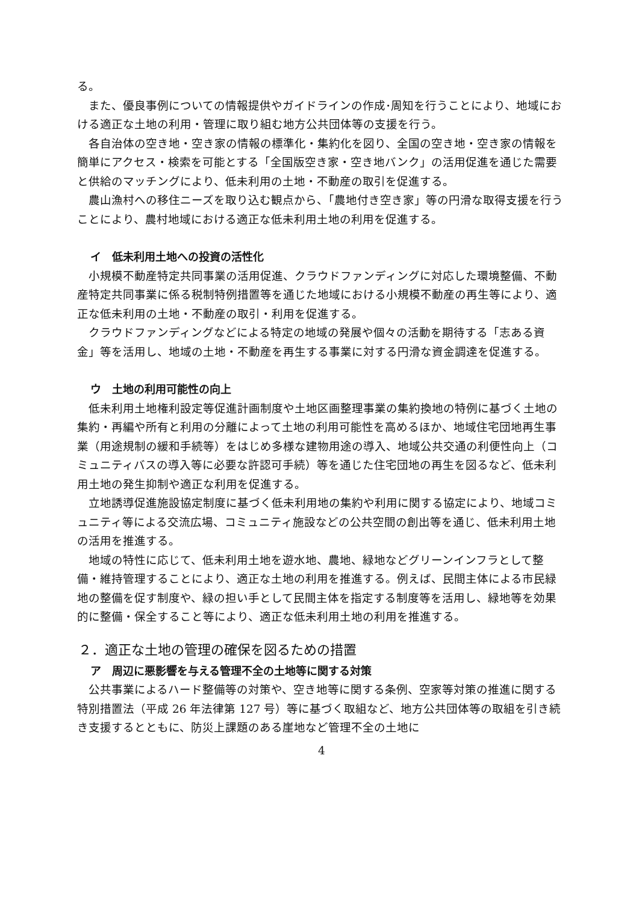る。
また、優良事例についての情報提供やガイドラインの作成･周知を行うことにより、地域における適正な土地の利用・管理に取り組む地方公共団体等の支援を行う。
各自治体の空き地・空き家の情報の標準化・集約化を図り、全国の空き地・空き家の情報を簡単にアクセス・検索を可能とする「全国版空き家・空き地バンク」の活用促進を通じた需要と供給のマッチングにより、低未利用の土地・不動産の取引を促進する。
農山漁村への移住ニーズを取り込む観点から、「農地付き空き家」等の円滑な取得支援を行うことにより、農村地域における適正な低未利用土地の利用を促進する。
イ　低未利用土地への投資の活性化
小規模不動産特定共同事業の活用促進、クラウドファンディングに対応した環境整備、不動産特定共同事業に係る税制特例措置等を通じた地域における小規模不動産の再生等により、適正な低未利用の土地・不動産の取引・利用を促進する。
クラウドファンディングなどによる特定の地域の発展や個々の活動を期待する「志ある資金」等を活用し、地域の土地・不動産を再生する事業に対する円滑な資金調達を促進する。
ウ　土地の利用可能性の向上
低未利用土地権利設定等促進計画制度や土地区画整理事業の集約換地の特例に基づく土地の集約・再編や所有と利用の分離によって土地の利用可能性を高めるほか、地域住宅団地再生事業（用途規制の緩和手続等）をはじめ多様な建物用途の導入、地域公共交通の利便性向上（コミュニティバスの導入等に必要な許認可手続）等を通じた住宅団地の再生を図るなど、低未利用土地の発生抑制や適正な利用を促進する。
立地誘導促進施設協定制度に基づく低未利用地の集約や利用に関する協定により、地域コミュニティ等による交流広場、コミュニティ施設などの公共空間の創出等を通じ、低未利用土地の活用を推進する。
地域の特性に応じて、低未利用土地を遊水地、農地、緑地などグリーンインフラとして整備・維持管理することにより、適正な土地の利用を推進する。例えば、民間主体による市民緑地の整備を促す制度や、緑の担い手として民間主体を指定する制度等を活用し、緑地等を効果的に整備・保全すること等により、適正な低未利用土地の利用を推進する。
２．適正な土地の管理の確保を図るための措置
ア　周辺に悪影響を与える管理不全の土地等に関する対策
公共事業によるハード整備等の対策や、空き地等に関する条例、空家等対策の推進に関する特別措置法（平成 26 年法律第 127 号）等に基づく取組など、地方公共団体等の取組を引き続き支援するとともに、防災上課題のある崖地など管理不全の土地に
4